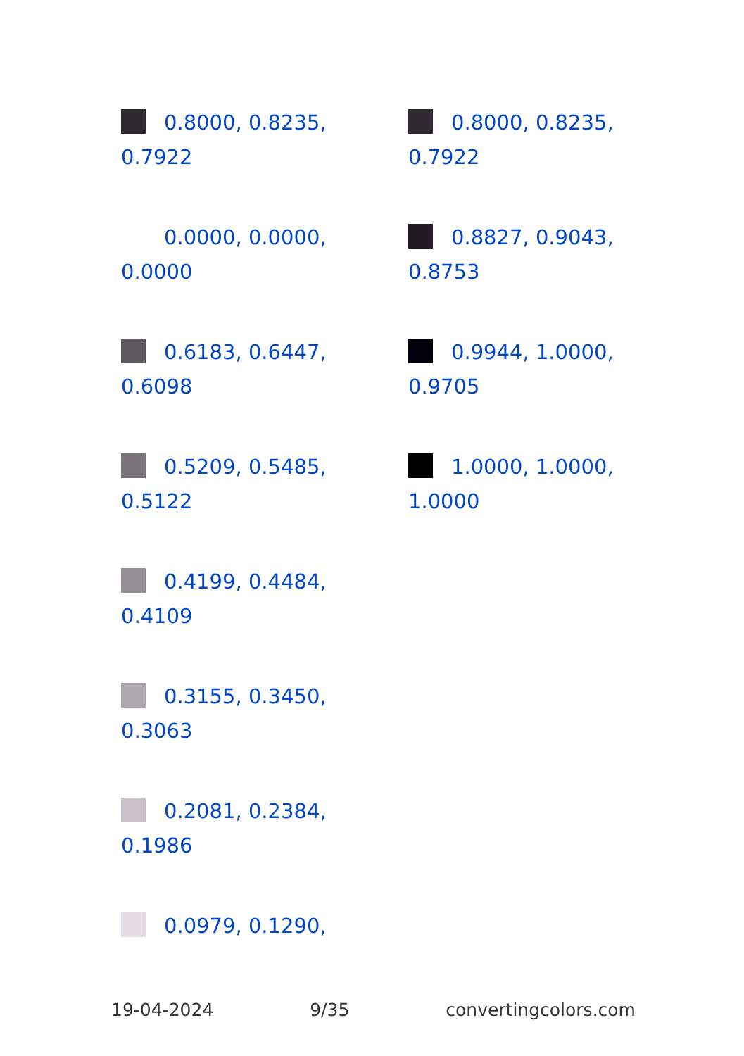0.8000, 0.8235, 0.7922
0.0000, 0.0000, 0.0000
0.6183, 0.6447, 0.6098
0.5209, 0.5485, 0.5122
0.4199, 0.4484, 0.4109
0.3155, 0.3450, 0.3063
0.2081, 0.2384, 0.1986
0.0979, 0.1290,
0.8000, 0.8235, 0.7922
0.8827, 0.9043, 0.8753
0.9944, 1.0000, 0.9705
1.0000, 1.0000, 1.0000
19-04-2024 9/35 convertingcolors.com